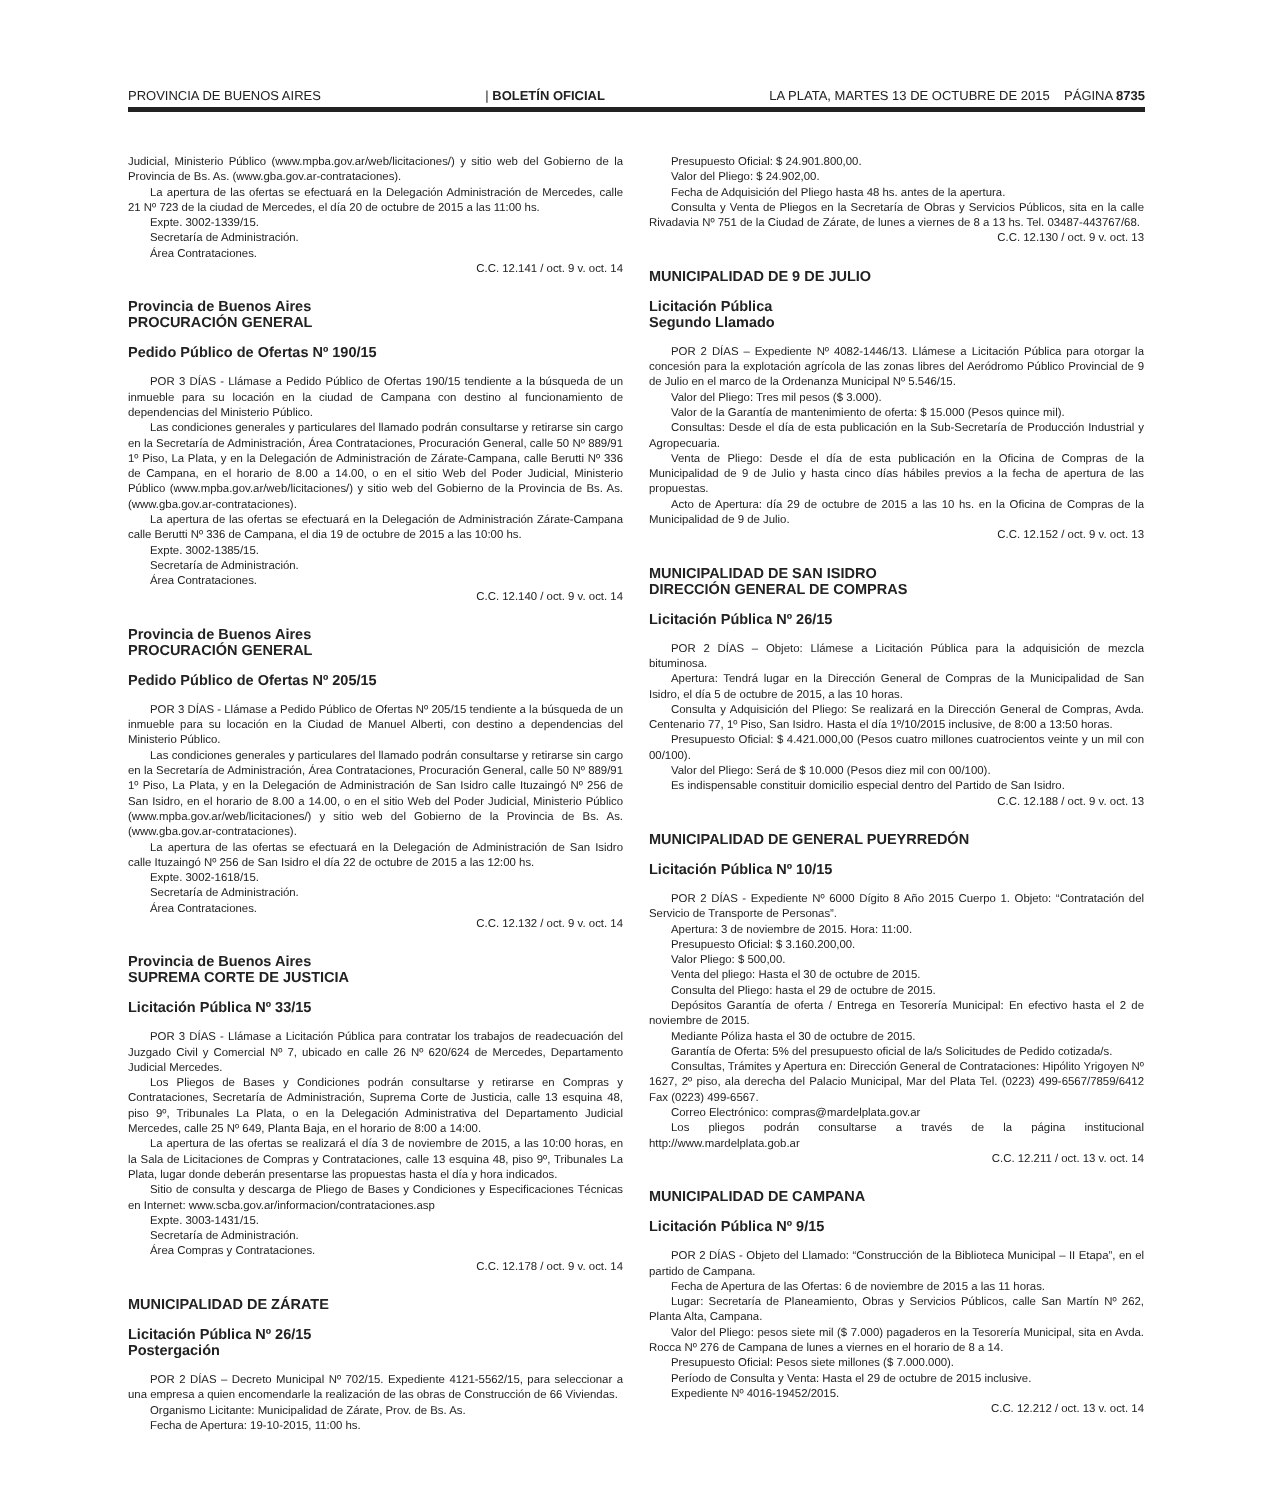PROVINCIA DE BUENOS AIRES | BOLETÍN OFICIAL LA PLATA, MARTES 13 DE OCTUBRE DE 2015 PÁGINA 8735
Judicial, Ministerio Público (www.mpba.gov.ar/web/licitaciones/) y sitio web del Gobierno de la Provincia de Bs. As. (www.gba.gov.ar-contrataciones).
La apertura de las ofertas se efectuará en la Delegación Administración de Mercedes, calle 21 Nº 723 de la ciudad de Mercedes, el día 20 de octubre de 2015 a las 11:00 hs.
Expte. 3002-1339/15.
Secretaría de Administración.
Área Contrataciones.
C.C. 12.141 / oct. 9 v. oct. 14
Provincia de Buenos Aires
PROCURACIÓN GENERAL
Pedido Público de Ofertas Nº 190/15
POR 3 DÍAS - Llámase a Pedido Público de Ofertas 190/15 tendiente a la búsqueda de un inmueble para su locación en la ciudad de Campana con destino al funcionamiento de dependencias del Ministerio Público.
Las condiciones generales y particulares del llamado podrán consultarse y retirarse sin cargo en la Secretaría de Administración, Área Contrataciones, Procuración General, calle 50 Nº 889/91 1º Piso, La Plata, y en la Delegación de Administración de Zárate-Campana, calle Berutti Nº 336 de Campana, en el horario de 8.00 a 14.00, o en el sitio Web del Poder Judicial, Ministerio Público (www.mpba.gov.ar/web/licitaciones/) y sitio web del Gobierno de la Provincia de Bs. As. (www.gba.gov.ar-contrataciones).
La apertura de las ofertas se efectuará en la Delegación de Administración Zárate-Campana calle Berutti Nº 336 de Campana, el dia 19 de octubre de 2015 a las 10:00 hs.
Expte. 3002-1385/15.
Secretaría de Administración.
Área Contrataciones.
C.C. 12.140 / oct. 9 v. oct. 14
Provincia de Buenos Aires
PROCURACIÓN GENERAL
Pedido Público de Ofertas Nº 205/15
POR 3 DÍAS - Llámase a Pedido Público de Ofertas Nº 205/15 tendiente a la búsqueda de un inmueble para su locación en la Ciudad de Manuel Alberti, con destino a dependencias del Ministerio Público.
Las condiciones generales y particulares del llamado podrán consultarse y retirarse sin cargo en la Secretaría de Administración, Área Contrataciones, Procuración General, calle 50 Nº 889/91 1º Piso, La Plata, y en la Delegación de Administración de San Isidro calle Ituzaingó Nº 256 de San Isidro, en el horario de 8.00 a 14.00, o en el sitio Web del Poder Judicial, Ministerio Público (www.mpba.gov.ar/web/licitaciones/) y sitio web del Gobierno de la Provincia de Bs. As. (www.gba.gov.ar-contrataciones).
La apertura de las ofertas se efectuará en la Delegación de Administración de San Isidro calle Ituzaingó Nº 256 de San Isidro el día 22 de octubre de 2015 a las 12:00 hs.
Expte. 3002-1618/15.
Secretaría de Administración.
Área Contrataciones.
C.C. 12.132 / oct. 9 v. oct. 14
Provincia de Buenos Aires
SUPREMA CORTE DE JUSTICIA
Licitación Pública Nº 33/15
POR 3 DÍAS - Llámase a Licitación Pública para contratar los trabajos de readecuación del Juzgado Civil y Comercial Nº 7, ubicado en calle 26 Nº 620/624 de Mercedes, Departamento Judicial Mercedes.
Los Pliegos de Bases y Condiciones podrán consultarse y retirarse en Compras y Contrataciones, Secretaría de Administración, Suprema Corte de Justicia, calle 13 esquina 48, piso 9º, Tribunales La Plata, o en la Delegación Administrativa del Departamento Judicial Mercedes, calle 25 Nº 649, Planta Baja, en el horario de 8:00 a 14:00.
La apertura de las ofertas se realizará el día 3 de noviembre de 2015, a las 10:00 horas, en la Sala de Licitaciones de Compras y Contrataciones, calle 13 esquina 48, piso 9º, Tribunales La Plata, lugar donde deberán presentarse las propuestas hasta el día y hora indicados.
Sitio de consulta y descarga de Pliego de Bases y Condiciones y Especificaciones Técnicas en Internet: www.scba.gov.ar/informacion/contrataciones.asp
Expte. 3003-1431/15.
Secretaría de Administración.
Área Compras y Contrataciones.
C.C. 12.178 / oct. 9 v. oct. 14
MUNICIPALIDAD DE ZÁRATE
Licitación Pública Nº 26/15
Postergación
POR 2 DÍAS – Decreto Municipal Nº 702/15. Expediente 4121-5562/15, para seleccionar a una empresa a quien encomendarle la realización de las obras de Construcción de 66 Viviendas.
Organismo Licitante: Municipalidad de Zárate, Prov. de Bs. As.
Fecha de Apertura: 19-10-2015, 11:00 hs.
Presupuesto Oficial: $ 24.901.800,00.
Valor del Pliego: $ 24.902,00.
Fecha de Adquisición del Pliego hasta 48 hs. antes de la apertura.
Consulta y Venta de Pliegos en la Secretaría de Obras y Servicios Públicos, sita en la calle Rivadavia Nº 751 de la Ciudad de Zárate, de lunes a viernes de 8 a 13 hs. Tel. 03487-443767/68.
C.C. 12.130 / oct. 9 v. oct. 13
MUNICIPALIDAD DE 9 DE JULIO
Licitación Pública
Segundo Llamado
POR 2 DÍAS – Expediente Nº 4082-1446/13. Llámese a Licitación Pública para otorgar la concesión para la explotación agrícola de las zonas libres del Aeródromo Público Provincial de 9 de Julio en el marco de la Ordenanza Municipal Nº 5.546/15.
Valor del Pliego: Tres mil pesos ($ 3.000).
Valor de la Garantía de mantenimiento de oferta: $ 15.000 (Pesos quince mil).
Consultas: Desde el día de esta publicación en la Sub-Secretaría de Producción Industrial y Agropecuaria.
Venta de Pliego: Desde el día de esta publicación en la Oficina de Compras de la Municipalidad de 9 de Julio y hasta cinco días hábiles previos a la fecha de apertura de las propuestas.
Acto de Apertura: día 29 de octubre de 2015 a las 10 hs. en la Oficina de Compras de la Municipalidad de 9 de Julio.
C.C. 12.152 / oct. 9 v. oct. 13
MUNICIPALIDAD DE SAN ISIDRO
DIRECCIÓN GENERAL DE COMPRAS
Licitación Pública Nº 26/15
POR 2 DÍAS – Objeto: Llámese a Licitación Pública para la adquisición de mezcla bituminosa.
Apertura: Tendrá lugar en la Dirección General de Compras de la Municipalidad de San Isidro, el día 5 de octubre de 2015, a las 10 horas.
Consulta y Adquisición del Pliego: Se realizará en la Dirección General de Compras, Avda. Centenario 77, 1º Piso, San Isidro. Hasta el día 1º/10/2015 inclusive, de 8:00 a 13:50 horas.
Presupuesto Oficial: $ 4.421.000,00 (Pesos cuatro millones cuatrocientos veinte y un mil con 00/100).
Valor del Pliego: Será de $ 10.000 (Pesos diez mil con 00/100).
Es indispensable constituir domicilio especial dentro del Partido de San Isidro.
C.C. 12.188 / oct. 9 v. oct. 13
MUNICIPALIDAD DE GENERAL PUEYRREDÓN
Licitación Pública Nº 10/15
POR 2 DÍAS - Expediente Nº 6000 Dígito 8 Año 2015 Cuerpo 1. Objeto: “Contratación del Servicio de Transporte de Personas”.
Apertura: 3 de noviembre de 2015. Hora: 11:00.
Presupuesto Oficial: $ 3.160.200,00.
Valor Pliego: $ 500,00.
Venta del pliego: Hasta el 30 de octubre de 2015.
Consulta del Pliego: hasta el 29 de octubre de 2015.
Depósitos Garantía de oferta / Entrega en Tesorería Municipal: En efectivo hasta el 2 de noviembre de 2015.
Mediante Póliza hasta el 30 de octubre de 2015.
Garantía de Oferta: 5% del presupuesto oficial de la/s Solicitudes de Pedido cotizada/s.
Consultas, Trámites y Apertura en: Dirección General de Contrataciones: Hipólito Yrigoyen Nº 1627, 2º piso, ala derecha del Palacio Municipal, Mar del Plata Tel. (0223) 499-6567/7859/6412 Fax (0223) 499-6567.
Correo Electrónico: compras@mardelplata.gov.ar
Los pliegos podrán consultarse a través de la página institucional http://www.mardelplata.gob.ar
C.C. 12.211 / oct. 13 v. oct. 14
MUNICIPALIDAD DE CAMPANA
Licitación Pública Nº 9/15
POR 2 DÍAS - Objeto del Llamado: “Construcción de la Biblioteca Municipal – II Etapa”, en el partido de Campana.
Fecha de Apertura de las Ofertas: 6 de noviembre de 2015 a las 11 horas.
Lugar: Secretaría de Planeamiento, Obras y Servicios Públicos, calle San Martín Nº 262, Planta Alta, Campana.
Valor del Pliego: pesos siete mil ($ 7.000) pagaderos en la Tesorería Municipal, sita en Avda. Rocca Nº 276 de Campana de lunes a viernes en el horario de 8 a 14.
Presupuesto Oficial: Pesos siete millones ($ 7.000.000).
Período de Consulta y Venta: Hasta el 29 de octubre de 2015 inclusive.
Expediente Nº 4016-19452/2015.
C.C. 12.212 / oct. 13 v. oct. 14